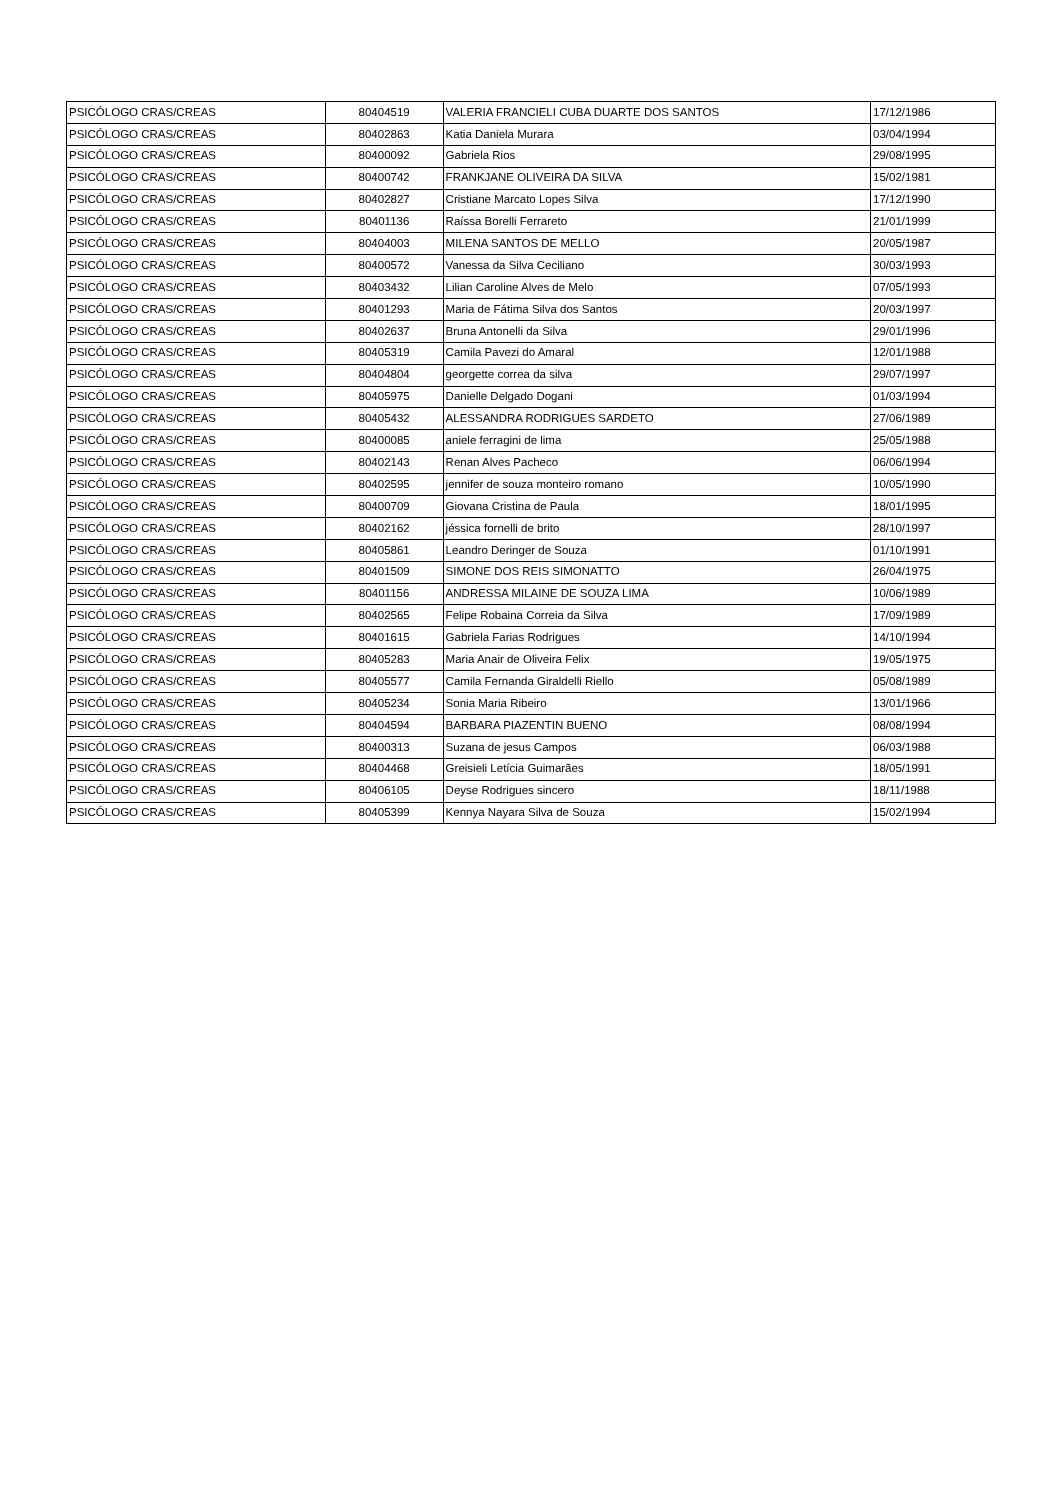| PSICÓLOGO CRAS/CREAS | 80404519 | VALERIA FRANCIELI CUBA DUARTE DOS SANTOS | 17/12/1986 |
| PSICÓLOGO CRAS/CREAS | 80402863 | Katia Daniela Murara | 03/04/1994 |
| PSICÓLOGO CRAS/CREAS | 80400092 | Gabriela Rios | 29/08/1995 |
| PSICÓLOGO CRAS/CREAS | 80400742 | FRANKJANE OLIVEIRA DA SILVA | 15/02/1981 |
| PSICÓLOGO CRAS/CREAS | 80402827 | Cristiane Marcato Lopes Silva | 17/12/1990 |
| PSICÓLOGO CRAS/CREAS | 80401136 | Raíssa Borelli Ferrareto | 21/01/1999 |
| PSICÓLOGO CRAS/CREAS | 80404003 | MILENA SANTOS DE MELLO | 20/05/1987 |
| PSICÓLOGO CRAS/CREAS | 80400572 | Vanessa da Silva Ceciliano | 30/03/1993 |
| PSICÓLOGO CRAS/CREAS | 80403432 | Lilian Caroline Alves de Melo | 07/05/1993 |
| PSICÓLOGO CRAS/CREAS | 80401293 | Maria de Fátima Silva dos Santos | 20/03/1997 |
| PSICÓLOGO CRAS/CREAS | 80402637 | Bruna Antonelli da Silva | 29/01/1996 |
| PSICÓLOGO CRAS/CREAS | 80405319 | Camila Pavezi do Amaral | 12/01/1988 |
| PSICÓLOGO CRAS/CREAS | 80404804 | georgette correa da silva | 29/07/1997 |
| PSICÓLOGO CRAS/CREAS | 80405975 | Danielle Delgado Dogani | 01/03/1994 |
| PSICÓLOGO CRAS/CREAS | 80405432 | ALESSANDRA RODRIGUES SARDETO | 27/06/1989 |
| PSICÓLOGO CRAS/CREAS | 80400085 | aniele ferragini de lima | 25/05/1988 |
| PSICÓLOGO CRAS/CREAS | 80402143 | Renan Alves Pacheco | 06/06/1994 |
| PSICÓLOGO CRAS/CREAS | 80402595 | jennifer de souza monteiro romano | 10/05/1990 |
| PSICÓLOGO CRAS/CREAS | 80400709 | Giovana Cristina de Paula | 18/01/1995 |
| PSICÓLOGO CRAS/CREAS | 80402162 | jéssica fornelli de brito | 28/10/1997 |
| PSICÓLOGO CRAS/CREAS | 80405861 | Leandro Deringer de Souza | 01/10/1991 |
| PSICÓLOGO CRAS/CREAS | 80401509 | SIMONE DOS REIS SIMONATTO | 26/04/1975 |
| PSICÓLOGO CRAS/CREAS | 80401156 | ANDRESSA MILAINE DE SOUZA LIMA | 10/06/1989 |
| PSICÓLOGO CRAS/CREAS | 80402565 | Felipe Robaina Correia da Silva | 17/09/1989 |
| PSICÓLOGO CRAS/CREAS | 80401615 | Gabriela Farias Rodrigues | 14/10/1994 |
| PSICÓLOGO CRAS/CREAS | 80405283 | Maria Anair de Oliveira Felix | 19/05/1975 |
| PSICÓLOGO CRAS/CREAS | 80405577 | Camila Fernanda Giraldelli Riello | 05/08/1989 |
| PSICÓLOGO CRAS/CREAS | 80405234 | Sonia Maria Ribeiro | 13/01/1966 |
| PSICÓLOGO CRAS/CREAS | 80404594 | BARBARA PIAZENTIN BUENO | 08/08/1994 |
| PSICÓLOGO CRAS/CREAS | 80400313 | Suzana de jesus Campos | 06/03/1988 |
| PSICÓLOGO CRAS/CREAS | 80404468 | Greisieli Letícia Guimarães | 18/05/1991 |
| PSICÓLOGO CRAS/CREAS | 80406105 | Deyse Rodrigues sincero | 18/11/1988 |
| PSICÓLOGO CRAS/CREAS | 80405399 | Kennya Nayara Silva de Souza | 15/02/1994 |